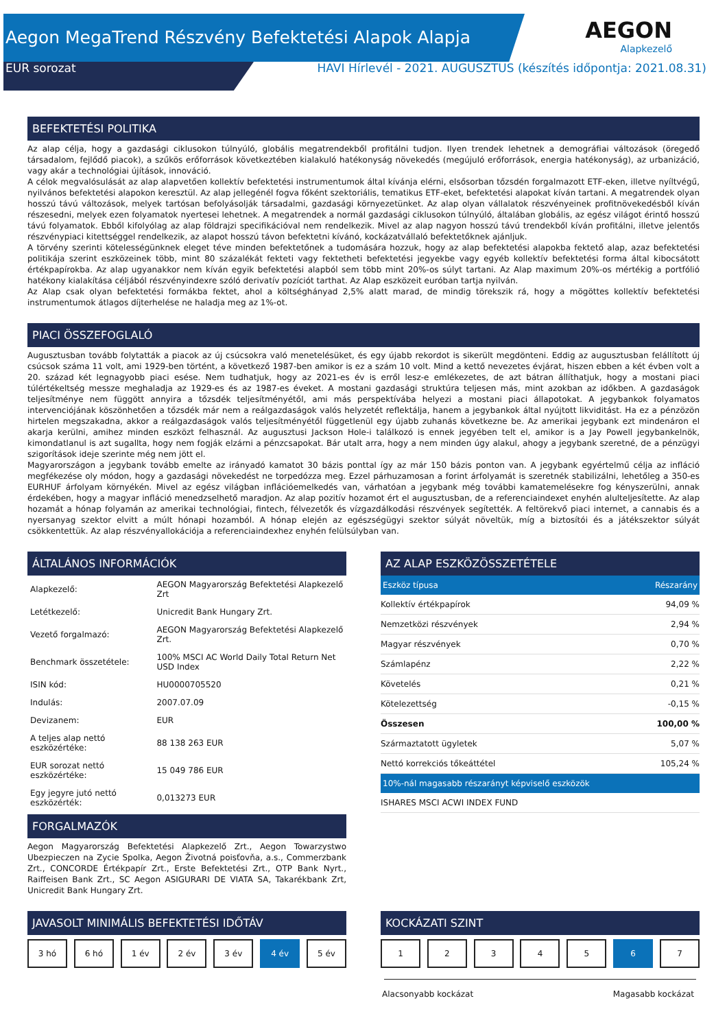Aegon MegaTrend Részvény Befektetési Alapok Alapja
EUR sorozat HAVI Hírlevél - 2021. AUGUSZTUS (készítés időpontja: 2021.08.31)
AEGON
Alapkezelő
BEFEKTETÉSI POLITIKA
Az alap célja, hogy a gazdasági ciklusokon túlnyúló, globális megatrendekből profitálni tudjon. Ilyen trendek lehetnek a demográfiai változások (öregedő társadalom, fejlődő piacok), a szűkös erőforrások következtében kialakuló hatékonyság növekedés (megújuló erőforrások, energia hatékonyság), az urbanizáció, vagy akár a technológiai újítások, innováció.
A célok megvalósulását az alap alapvetően kollektív befektetési instrumentumok által kívánja elérni, elsősorban tőzsdén forgalmazott ETF-eken, illetve nyíltvégű, nyilvános befektetési alapokon keresztül. Az alap jellegénél fogva főként szektoriális, tematikus ETF-eket, befektetési alapokat kíván tartani. A megatrendek olyan hosszú távú változások, melyek tartósan befolyásolják társadalmi, gazdasági környezetünket. Az alap olyan vállalatok részvényeinek profitnövekedésből kíván részesedni, melyek ezen folyamatok nyertesei lehetnek. A megatrendek a normál gazdasági ciklusokon túlnyúló, általában globális, az egész világot érintő hosszú távú folyamatok. Ebből kifolyólag az alap földrajzi specifikációval nem rendelkezik. Mivel az alap nagyon hosszú távú trendekből kíván profitálni, illetve jelentős részvénypiaci kitettséggel rendelkezik, az alapot hosszú távon befektetni kívánó, kockázatvállaló befektetőknek ajánljuk.
A törvény szerinti kötelességünknek eleget téve minden befektetőnek a tudomására hozzuk, hogy az alap befektetési alapokba fektető alap, azaz befektetési politikája szerint eszközeinek több, mint 80 százalékát fekteti vagy fektetheti befektetési jegyekbe vagy egyéb kollektív befektetési forma által kibocsátott értékpapírokba. Az alap ugyanakkor nem kíván egyik befektetési alapból sem több mint 20%-os súlyt tartani. Az Alap maximum 20%-os mértékig a portfólió hatékony kialakítása céljából részvényindexre szóló derivatív pozíciót tarthat. Az Alap eszközeit euróban tartja nyilván.
Az Alap csak olyan befektetési formákba fektet, ahol a költséghányad 2,5% alatt marad, de mindig törekszik rá, hogy a mögöttes kollektív befektetési instrumentumok átlagos díjterhelése ne haladja meg az 1%-ot.
PIACI ÖSSZEFOGLALÓ
Augusztusban tovább folytatták a piacok az új csúcsokra való menetelésüket, és egy újabb rekordot is sikerült megdönteni. Eddig az augusztusban felállított új csúcsok száma 11 volt, ami 1929-ben történt, a következő 1987-ben amikor is ez a szám 10 volt. Mind a kettő nevezetes évjárat, hiszen ebben a két évben volt a 20. század két legnagyobb piaci esése. Nem tudhatjuk, hogy az 2021-es év is erről lesz-e emlékezetes, de azt bátran állíthatjuk, hogy a mostani piaci túlértékeltség messze meghaladja az 1929-es és az 1987-es éveket. A mostani gazdasági struktúra teljesen más, mint azokban az időkben. A gazdaságok teljesítménye nem függött annyira a tőzsdék teljesítményétől, ami más perspektívába helyezi a mostani piaci állapotokat. A jegybankok folyamatos intervenciójának köszönhetően a tőzsdék már nem a reálgazdaságok valós helyzetét reflektálja, hanem a jegybankok által nyújtott likviditást. Ha ez a pénzözön hirtelen megszakadna, akkor a reálgazdaságok valós teljesítményétől függetlenül egy újabb zuhanás következne be. Az amerikai jegybank ezt mindenáron el akarja kerülni, amihez minden eszközt felhasznál. Az augusztusi Jackson Hole-i találkozó is ennek jegyében telt el, amikor is a Jay Powell jegybankelnök, kimondatlanul is azt sugallta, hogy nem fogják elzárni a pénzcsapokat. Bár utalt arra, hogy a nem minden úgy alakul, ahogy a jegybank szeretné, de a pénzügyi szigorítások ideje szerinte még nem jött el.
Magyarországon a jegybank tovább emelte az irányadó kamatot 30 bázis ponttal így az már 150 bázis ponton van. A jegybank egyértelmű célja az infláció megfékezése oly módon, hogy a gazdasági növekedést ne torpedózza meg. Ezzel párhuzamosan a forint árfolyamát is szeretnék stabilizálni, lehetőleg a 350-es EURHUF árfolyam környékén. Mivel az egész világban inflációemelkedés van, várhatóan a jegybank még további kamatemelésekre fog kényszerülni, annak érdekében, hogy a magyar infláció menedzselhető maradjon. Az alap pozitív hozamot ért el augusztusban, de a referenciaindexet enyhén alulteljesítette. Az alap hozamát a hónap folyamán az amerikai technológiai, fintech, félvezetők és vízgazdálkodási részvények segítették. A feltörekvő piaci internet, a cannabis és a nyersanyag szektor elvitt a múlt hónapi hozamból. A hónap elején az egészségügyi szektor súlyát növeltük, míg a biztosítói és a játékszektor súlyát csökkentettük. Az alap részvényallokációja a referenciaindexhez enyhén felülsúlyban van.
ÁLTALÁNOS INFORMÁCIÓK
| Alapkezelő: | AEGON Magyarország Befektetési Alapkezelő Zrt |
| Letétkezelő: | Unicredit Bank Hungary Zrt. |
| Vezető forgalmazó: | AEGON Magyarország Befektetési Alapkezelő Zrt. |
| Benchmark összetétele: | 100% MSCI AC World Daily Total Return Net USD Index |
| ISIN kód: | HU0000705520 |
| Indulás: | 2007.07.09 |
| Devizanem: | EUR |
| A teljes alap nettó eszközértéke: | 88 138 263 EUR |
| EUR sorozat nettó eszközértéke: | 15 049 786 EUR |
| Egy jegyre jutó nettó eszközérték: | 0,013273 EUR |
FORGALMAZÓK
Aegon Magyarország Befektetési Alapkezelő Zrt., Aegon Towarzystwo Ubezpieczen na Zycie Spolka, Aegon Životná poisťovňa, a.s., Commerzbank Zrt., CONCORDE Értékpapír Zrt., Erste Befektetési Zrt., OTP Bank Nyrt., Raiffeisen Bank Zrt., SC Aegon ASIGURARI DE VIATA SA, Takarékbank Zrt, Unicredit Bank Hungary Zrt.
AZ ALAP ESZKÖZÖSSZETÉTELE
| Eszköz típusa | Részarány |
| --- | --- |
| Kollektív értékpapírok | 94,09 % |
| Nemzetközi részvények | 2,94 % |
| Magyar részvények | 0,70 % |
| Számlapénz | 2,22 % |
| Követelés | 0,21 % |
| Kötelezettség | -0,15 % |
| Összesen | 100,00 % |
| Származtatott ügyletek | 5,07 % |
| Nettó korrekciós tőkeáttétel | 105,24 % |
| 10%-nál magasabb részarányt képviselő eszközök | |
| ISHARES MSCI ACWI INDEX FUND | |
JAVASOLT MINIMÁLIS BEFEKTETÉSI IDŐTÁV
3 hó 6 hó 1 év 2 év 3 év 4 év 5 év
KOCKÁZATI SZINT
1 2 3 4 5 6 7
Alacsonyabb kockázat Magasabb kockázat